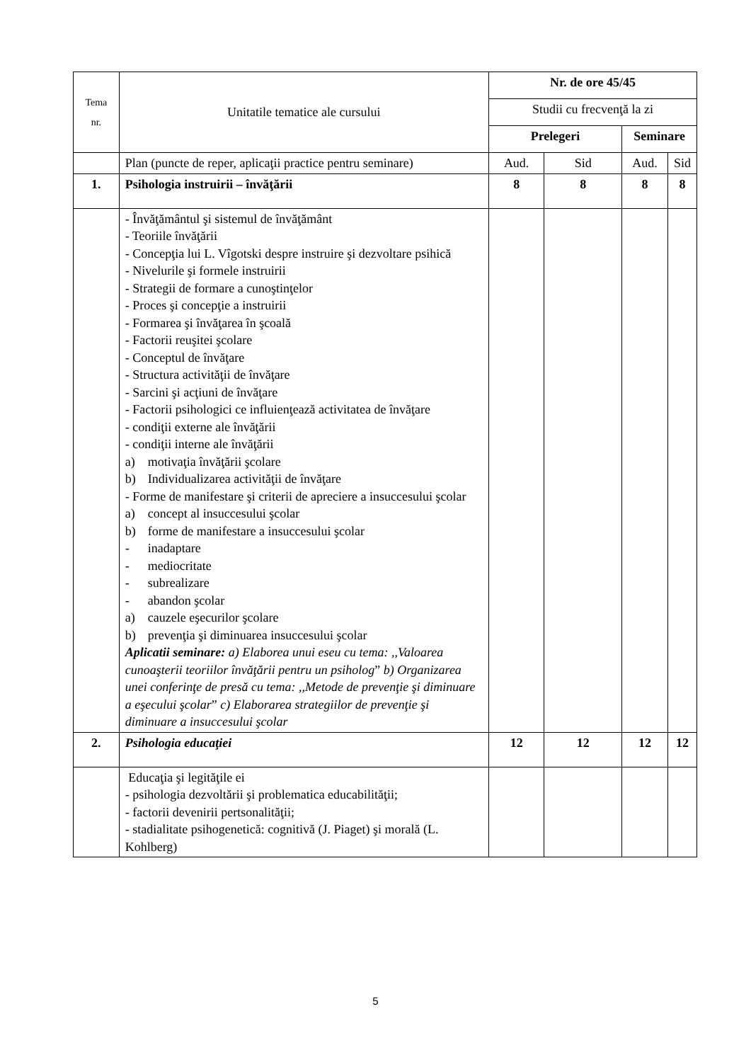| Tema nr. | Unitatile tematice ale cursului | Nr. de ore 45/45 | | | |
| --- | --- | --- | --- | --- | --- |
| | | Studii cu frecvenţă la zi | | | |
| | | Prelegeri | | Seminare | |
| | Plan (puncte de reper, aplicaţii practice pentru seminare) | Aud. | Sid | Aud. | Sid |
| 1. | Psihologia instruirii – învăţării | 8 | 8 | 8 | 8 |
| | - Învăţământul şi sistemul de învăţământ - Teoriile învăţării - Concepţia lui L. Vîgotski despre instruire şi dezvoltare psihică - Nivelurile şi formele instruirii - Strategii de formare a cunoştinţelor - Proces şi concepţie a instruirii - Formarea şi învăţarea în şcoală - Factorii reuşitei şcolare - Conceptul de învăţare - Structura activităţii de învăţare - Sarcini şi acţiuni de învăţare - Factorii psihologici ce influienţează activitatea de învăţare - condiţii externe ale învăţării - condiţii interne ale învăţării a) motivaţia învăţării şcolare b) Individualizarea activităţii de învăţare - Forme de manifestare şi criterii de apreciere a insuccesului şcolar a) concept al insuccesului şcolar b) forme de manifestare a insuccesului şcolar - inadaptare - mediocritate - subrealizare - abandon şcolar a) cauzele eşecurilor şcolare b) prevenţia şi diminuarea insuccesului şcolar Aplicatii seminare: a) Elaborea unui eseu cu tema: ,,Valoarea cunoaşterii teoriilor învăţării pentru un psiholog ” b) Organizarea unei conferinţe de presă cu tema: ,,Metode de prevenţie şi diminuare a eşecului şcolar ” c) Elaborarea strategiilor de prevenţie şi diminuare a insuccesului şcolar | | | | |
| 2. | Psihologia educaţiei | 12 | 12 | 12 | 12 |
| | Educaţia şi legităţile ei - psihologia dezvoltării şi problematica educabilităţii; - factorii devenirii pertsonalităţii; - stadialitate psihogenetică: cognitivă (J. Piaget) şi morală (L. Kohlberg) | | | | |
5